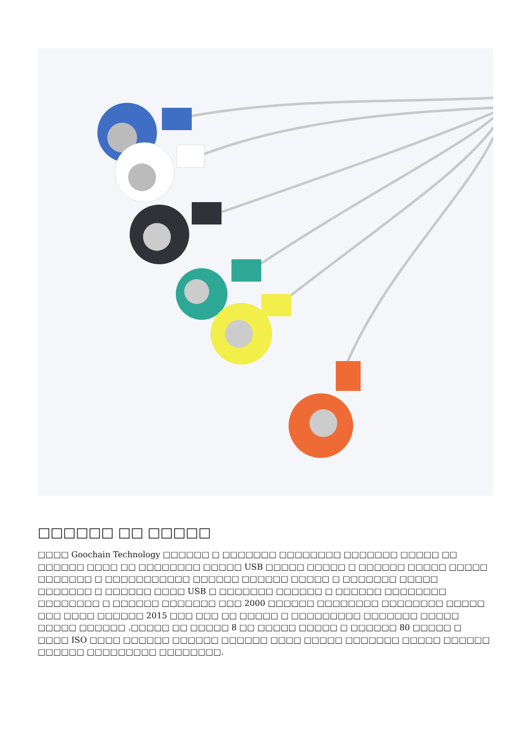□□□□□□ □□ □□□□□
□□□□ Goochain Technology □□□□□□ □ □□□□□□□ □□□□□□□□ □□□□□□□ □□□□□ □□ □□□□□□ □□□□ □□ □□□□□□□□ □□□□□ USB □□□□□ □□□□□ □ □□□□□□ □□□□□ □□□□□ □□□□□□□ □ □□□□□□□□□□□ □□□□□□ □□□□□□ □□□□□ □ □□□□□□□ □□□□□ □□□□□□□ □ □□□□□□ □□□□ USB □ □□□□□□□ □□□□□□ □ □□□□□□ □□□□□□□□ □□□□□□□□ □ □□□□□□ □□□□□□□ □□□ 2000 □□□□□□ □□□□□□□□ □□□□□□□□ □□□□□ □□□ □□□□ □□□□□□ 2015 □□□ □□□ □□ □□□□□ □ □□□□□□□□□ □□□□□□□ □□□□□ □□□□□ □□□□□□ .□□□□□ □□ □□□□□ 8 □□ □□□□□ □□□□□ □ □□□□□□ 80 □□□□□ □ □□□□ ISO □□□□ □□□□□□ □□□□□□ □□□□□□ □□□□ □□□□□ □□□□□□□ □□□□□ □□□□□□ □□□□□□ □□□□□□□□□ □□□□□□□□.